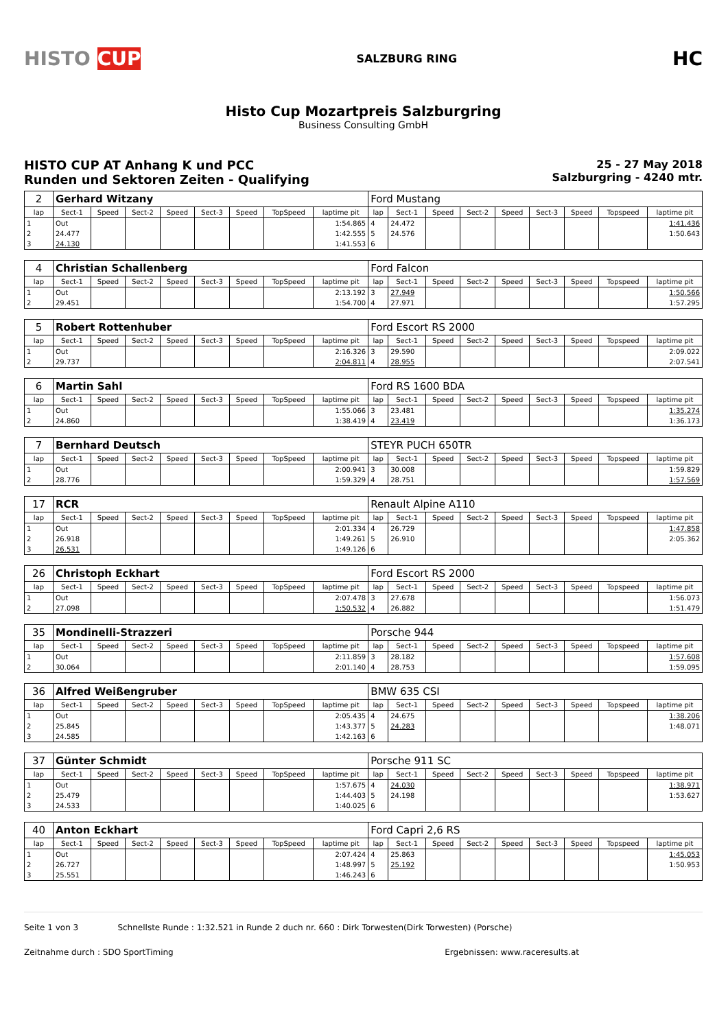HISTO CUP
SALZBURG RING
HC
Histo Cup Mozartpreis Salzburgring
Business Consulting GmbH
HISTO CUP AT Anhang K und PCC
Runden und Sektoren Zeiten - Qualifying
25 - 27 May 2018
Salzburgring - 4240 mtr.
| 2 | Gerhard Witzany | | | | | | | | Ford Mustang | | | | | | | | |
| lap | Sect-1 | Speed | Sect-2 | Speed | Sect-3 | Speed | TopSpeed | laptime pit | lap | Sect-1 | Speed | Sect-2 | Speed | Sect-3 | Speed | Topspeed | laptime pit |
| 1 | Out | | | | | | | 1:54.865 | 4 | 24.472 | | | | | | | 1:41.436 |
| 2 | 24.477 | | | | | | | 1:42.555 | 5 | 24.576 | | | | | | | 1:50.643 |
| 3 | 24.130 | | | | | | | 1:41.553 | 6 | | | | | | | | |
| 4 | Christian Schallenberg | | | | | | | | Ford Falcon | | | | | | | | |
| lap | Sect-1 | Speed | Sect-2 | Speed | Sect-3 | Speed | TopSpeed | laptime pit | lap | Sect-1 | Speed | Sect-2 | Speed | Sect-3 | Speed | Topspeed | laptime pit |
| 1 | Out | | | | | | | 2:13.192 | 3 | 27.949 | | | | | | | 1:50.566 |
| 2 | 29.451 | | | | | | | 1:54.700 | 4 | 27.971 | | | | | | | 1:57.295 |
| 5 | Robert Rottenhuber | | | | | | | | Ford Escort RS 2000 | | | | | | | | |
| lap | Sect-1 | Speed | Sect-2 | Speed | Sect-3 | Speed | TopSpeed | laptime pit | lap | Sect-1 | Speed | Sect-2 | Speed | Sect-3 | Speed | Topspeed | laptime pit |
| 1 | Out | | | | | | | 2:16.326 | 3 | 29.590 | | | | | | | 2:09.022 |
| 2 | 29.737 | | | | | | | 2:04.811 | 4 | 28.955 | | | | | | | 2:07.541 |
| 6 | Martin Sahl | | | | | | | | Ford RS 1600 BDA | | | | | | | | |
| lap | Sect-1 | Speed | Sect-2 | Speed | Sect-3 | Speed | TopSpeed | laptime pit | lap | Sect-1 | Speed | Sect-2 | Speed | Sect-3 | Speed | Topspeed | laptime pit |
| 1 | Out | | | | | | | 1:55.066 | 3 | 23.481 | | | | | | | 1:35.274 |
| 2 | 24.860 | | | | | | | 1:38.419 | 4 | 23.419 | | | | | | | 1:36.173 |
| 7 | Bernhard Deutsch | | | | | | | | STEYR PUCH 650TR | | | | | | | | |
| lap | Sect-1 | Speed | Sect-2 | Speed | Sect-3 | Speed | TopSpeed | laptime pit | lap | Sect-1 | Speed | Sect-2 | Speed | Sect-3 | Speed | Topspeed | laptime pit |
| 1 | Out | | | | | | | 2:00.941 | 3 | 30.008 | | | | | | | 1:59.829 |
| 2 | 28.776 | | | | | | | 1:59.329 | 4 | 28.751 | | | | | | | 1:57.569 |
| 17 | RCR | | | | | | | | Renault Alpine A110 | | | | | | | | |
| lap | Sect-1 | Speed | Sect-2 | Speed | Sect-3 | Speed | TopSpeed | laptime pit | lap | Sect-1 | Speed | Sect-2 | Speed | Sect-3 | Speed | Topspeed | laptime pit |
| 1 | Out | | | | | | | 2:01.334 | 4 | 26.729 | | | | | | | 1:47.858 |
| 2 | 26.918 | | | | | | | 1:49.261 | 5 | 26.910 | | | | | | | 2:05.362 |
| 3 | 26.531 | | | | | | | 1:49.126 | 6 | | | | | | | | |
| 26 | Christoph Eckhart | | | | | | | | Ford Escort RS 2000 | | | | | | | | |
| lap | Sect-1 | Speed | Sect-2 | Speed | Sect-3 | Speed | TopSpeed | laptime pit | lap | Sect-1 | Speed | Sect-2 | Speed | Sect-3 | Speed | Topspeed | laptime pit |
| 1 | Out | | | | | | | 2:07.478 | 3 | 27.678 | | | | | | | 1:56.073 |
| 2 | 27.098 | | | | | | | 1:50.532 | 4 | 26.882 | | | | | | | 1:51.479 |
| 35 | Mondinelli-Strazzeri | | | | | | | | Porsche 944 | | | | | | | | |
| lap | Sect-1 | Speed | Sect-2 | Speed | Sect-3 | Speed | TopSpeed | laptime pit | lap | Sect-1 | Speed | Sect-2 | Speed | Sect-3 | Speed | Topspeed | laptime pit |
| 1 | Out | | | | | | | 2:11.859 | 3 | 28.182 | | | | | | | 1:57.608 |
| 2 | 30.064 | | | | | | | 2:01.140 | 4 | 28.753 | | | | | | | 1:59.095 |
| 36 | Alfred Weißengruber | | | | | | | | BMW 635 CSI | | | | | | | | |
| lap | Sect-1 | Speed | Sect-2 | Speed | Sect-3 | Speed | TopSpeed | laptime pit | lap | Sect-1 | Speed | Sect-2 | Speed | Sect-3 | Speed | Topspeed | laptime pit |
| 1 | Out | | | | | | | 2:05.435 | 4 | 24.675 | | | | | | | 1:38.206 |
| 2 | 25.845 | | | | | | | 1:43.377 | 5 | 24.283 | | | | | | | 1:48.071 |
| 3 | 24.585 | | | | | | | 1:42.163 | 6 | | | | | | | | |
| 37 | Günter Schmidt | | | | | | | | Porsche 911 SC | | | | | | | | |
| lap | Sect-1 | Speed | Sect-2 | Speed | Sect-3 | Speed | TopSpeed | laptime pit | lap | Sect-1 | Speed | Sect-2 | Speed | Sect-3 | Speed | Topspeed | laptime pit |
| 1 | Out | | | | | | | 1:57.675 | 4 | 24.030 | | | | | | | 1:38.971 |
| 2 | 25.479 | | | | | | | 1:44.403 | 5 | 24.198 | | | | | | | 1:53.627 |
| 3 | 24.533 | | | | | | | 1:40.025 | 6 | | | | | | | | |
| 40 | Anton Eckhart | | | | | | | | Ford Capri 2,6 RS | | | | | | | | |
| lap | Sect-1 | Speed | Sect-2 | Speed | Sect-3 | Speed | TopSpeed | laptime pit | lap | Sect-1 | Speed | Sect-2 | Speed | Sect-3 | Speed | Topspeed | laptime pit |
| 1 | Out | | | | | | | 2:07.424 | 4 | 25.863 | | | | | | | 1:45.053 |
| 2 | 26.727 | | | | | | | 1:48.997 | 5 | 25.192 | | | | | | | 1:50.953 |
| 3 | 25.551 | | | | | | | 1:46.243 | 6 | | | | | | | | |
Seite 1 von 3 Schnellste Runde : 1:32.521 in Runde 2 duch nr. 660 : Dirk Torwesten(Dirk Torwesten) (Porsche)
Zeitnahme durch : SDO SportTiming Ergebnissen: www.raceresults.at